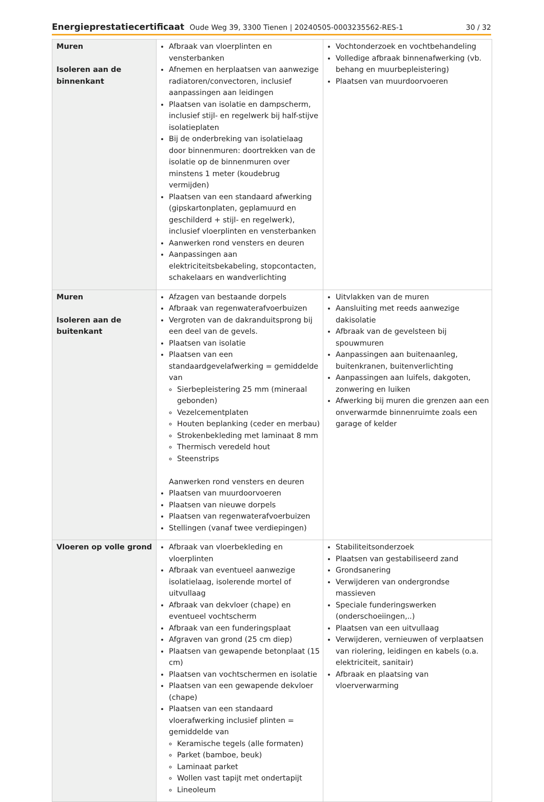Energieprestatiecertificaat Oude Weg 39, 3300 Tienen | 20240505-0003235562-RES-1 30 / 32
| Muren Isoleren aan de binnenkant | Afbraak van vloerplinten en vensterbanken Afnemen en herplaatsen van aanwezige radiatoren/convectoren, inclusief aanpassingen aan leidingen Plaatsen van isolatie en dampscherm, inclusief stijl- en regelwerk bij half-stijve isolatieplaten Bij de onderbreking van isolatielaag door binnenmuren: doortrekken van de isolatie op de binnenmuren over minstens 1 meter (koudebrug vermijden) Plaatsen van een standaard afwerking (gipskartonplaten, geplamuurd en geschilderd + stijl- en regelwerk), inclusief vloerplinten en vensterbanken Aanwerken rond vensters en deuren Aanpassingen aan elektriciteitsbekabeling, stopcontacten, schakelaars en wandverlichting | Vochtonderzoek en vochtbehandeling Volledige afbraak binnenafwerking (vb. behang en muurbepleistering) Plaatsen van muurdoorvoeren |
| Muren Isoleren aan de buitenkant | Afzagen van bestaande dorpels Afbraak van regenwaterafvoerbuizen Vergroten van de dakranduitsprong bij een deel van de gevels. Plaatsen van isolatie Plaatsen van een standaardgevelafwerking = gemiddelde van Sierbepleistering 25 mm (mineraal gebonden) Vezelcementplaten Houten beplanking (ceder en merbau) Strokenbekleding met laminaat 8 mm Thermisch veredeld hout Steenstrips Aanwerken rond vensters en deuren Plaatsen van muurdoorvoeren Plaatsen van nieuwe dorpels Plaatsen van regenwaterafvoerbuizen Stellingen (vanaf twee verdiepingen) | Uitvlakken van de muren Aansluiting met reeds aanwezige dakisolatie Afbraak van de gevelsteen bij spouwmuren Aanpassingen aan buitenaanleg, buitenkranen, buitenverlichting Aanpassingen aan luifels, dakgoten, zonwering en luiken Afwerking bij muren die grenzen aan een onverwarmde binnenruimte zoals een garage of kelder |
| Vloeren op volle grond | Afbraak van vloerbekleding en vloerplinten Afbraak van eventueel aanwezige isolatielaag, isolerende mortel of uitvullaag Afbraak van dekvloer (chape) en eventueel vochtscherm Afbraak van een funderingsplaat Afgraven van grond (25 cm diep) Plaatsen van gewapende betonplaat (15 cm) Plaatsen van vochtschermen en isolatie Plaatsen van een gewapende dekvloer (chape) Plaatsen van een standaard vloerafwerking inclusief plinten = gemiddelde van Keramische tegels (alle formaten) Parket (bamboe, beuk) Laminaat parket Wollen vast tapijt met ondertapijt Lineoleum | Stabiliteitsonderzoek Plaatsen van gestabiliseerd zand Grondsanering Verwijderen van ondergrondse massieven Speciale funderingswerken (onderschoeiingen,..) Plaatsen van een uitvullaag Verwijderen, vernieuwen of verplaatsen van riolering, leidingen en kabels (o.a. elektriciteit, sanitair) Afbraak en plaatsing van vloerverwarming |